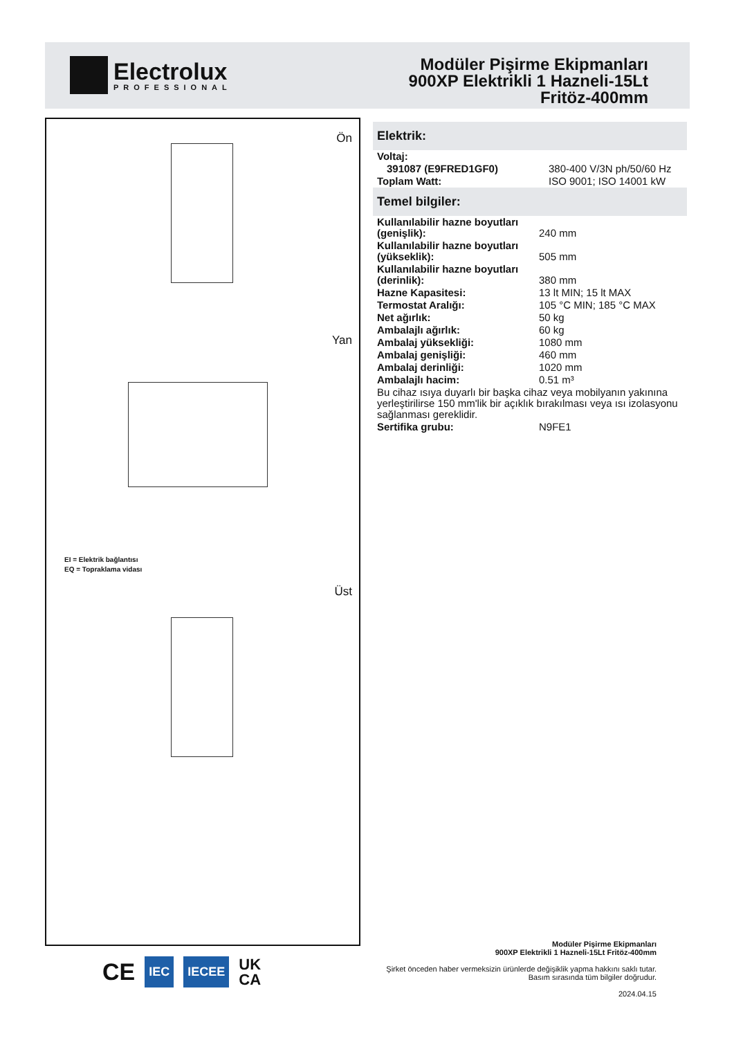Electrolux
PROFESSIONAL
Modüler Pişirme Ekipmanları
900XP Elektrikli 1 Hazneli-15Lt
Fritöz-400mm
Ön
Yan
EI = Elektrik bağlantısı
EQ = Topraklama vidası
Üst
Elektrik:
| Voltaj: | |
| 391087 (E9FRED1GF0) | 380-400 V/3N ph/50/60 Hz |
| Toplam Watt: | ISO 9001; ISO 14001 kW |
Temel bilgiler:
| Kullanılabilir hazne boyutları (genişlik): | 240 mm |
| Kullanılabilir hazne boyutları (yükseklik): | 505 mm |
| Kullanılabilir hazne boyutları (derinlik): | 380 mm |
| Hazne Kapasitesi: | 13 lt MIN; 15 lt MAX |
| Termostat Aralığı: | 105 °C MIN; 185 °C MAX |
| Net ağırlık: | 50 kg |
| Ambalajlı ağırlık: | 60 kg |
| Ambalaj yüksekliği: | 1080 mm |
| Ambalaj genişliği: | 460 mm |
| Ambalaj derinliği: | 1020 mm |
| Ambalajlı hacim: | 0.51 m³ |
| Bu cihaz ısıya duyarlı bir başka cihaz veya mobilyanın yakınına yerleştirilirse 150 mm'lik bir açıklık bırakılması veya ısı izolasyonu sağlanması gereklidir. | |
| Sertifika grubu: | N9FE1 |
CE IEC IECEE UK
CA
Modüler Pişirme Ekipmanları
900XP Elektrikli 1 Hazneli-15Lt Fritöz-400mm
Şirket önceden haber vermeksizin ürünlerde değişiklik yapma hakkını saklı tutar.
Basım sırasında tüm bilgiler doğrudur.
2024.04.15